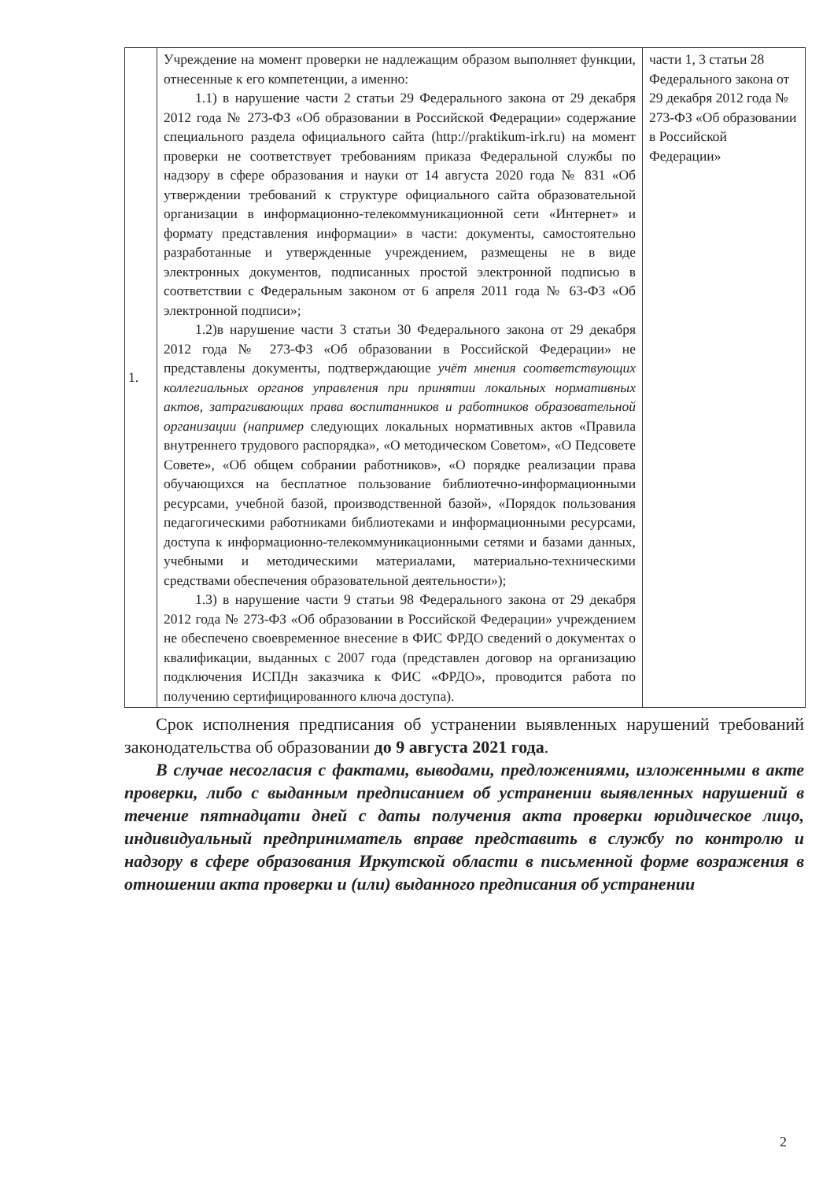| 1. | Учреждение на момент проверки не надлежащим образом выполняет функции, отнесенные к его компетенции, а именно: 1.1) в нарушение части 2 статьи 29 Федерального закона от 29 декабря 2012 года № 273-ФЗ «Об образовании в Российской Федерации» содержание специального раздела официального сайта (http://praktikum-irk.ru) на момент проверки не соответствует требованиям приказа Федеральной службы по надзору в сфере образования и науки от 14 августа 2020 года № 831 «Об утверждении требований к структуре официального сайта образовательной организации в информационно-телекоммуникационной сети «Интернет» и формату представления информации» в части: документы, самостоятельно разработанные и утвержденные учреждением, размещены не в виде электронных документов, подписанных простой электронной подписью в соответствии с Федеральным законом от 6 апреля 2011 года № 63-ФЗ «Об электронной подписи»; 1.2)в нарушение части 3 статьи 30 Федерального закона от 29 декабря 2012 года № 273-ФЗ «Об образовании в Российской Федерации» не представлены документы, подтверждающие учёт мнения соответствующих коллегиальных органов управления при принятии локальных нормативных актов, затрагивающих права воспитанников и работников образовательной организации (например следующих локальных нормативных актов «Правила внутреннего трудового распорядка», «О методическом Советом», «О Педсовете Совете», «Об общем собрании работников», «О порядке реализации права обучающихся на бесплатное пользование библиотечно-информационными ресурсами, учебной базой, производственной базой», «Порядок пользования педагогическими работниками библиотеками и информационными ресурсами, доступа к информационно-телекоммуникационными сетями и базами данных, учебными и методическими материалами, материально-техническими средствами обеспечения образовательной деятельности»); 1.3) в нарушение части 9 статьи 98 Федерального закона от 29 декабря 2012 года № 273-ФЗ «Об образовании в Российской Федерации» учреждением не обеспечено своевременное внесение в ФИС ФРДО сведений о документах о квалификации, выданных с 2007 года (представлен договор на организацию подключения ИСПДн заказчика к ФИС «ФРДО», проводится работа по получению сертифицированного ключа доступа). | части 1, 3 статьи 28 Федерального закона от 29 декабря 2012 года № 273-ФЗ «Об образовании в Российской Федерации» |
Срок исполнения предписания об устранении выявленных нарушений требований законодательства об образовании до 9 августа 2021 года.
В случае несогласия с фактами, выводами, предложениями, изложенными в акте проверки, либо с выданным предписанием об устранении выявленных нарушений в течение пятнадцати дней с даты получения акта проверки юридическое лицо, индивидуальный предприниматель вправе представить в службу по контролю и надзору в сфере образования Иркутской области в письменной форме возражения в отношении акта проверки и (или) выданного предписания об устранении
2